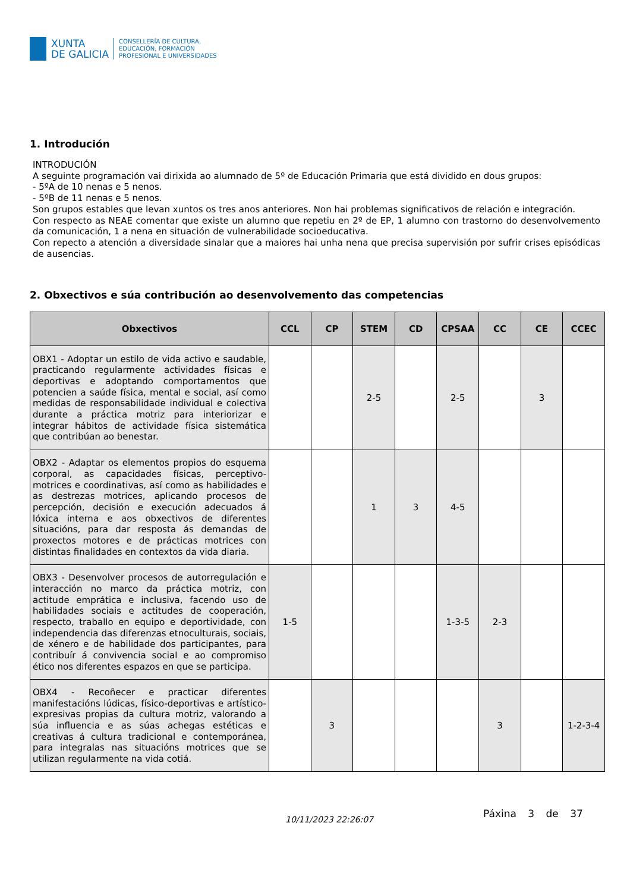XUNTA
DE GALICIA
CONSELLERÍA DE CULTURA,
EDUCACIÓN, FORMACIÓN
PROFESIONAL E UNIVERSIDADES
1. Introdución
INTRODUCIÓN
A seguinte programación vai dirixida ao alumnado de 5º de Educación Primaria que está dividido en dous grupos:
- 5ºA de 10 nenas e 5 nenos.
- 5ºB de 11 nenas e 5 nenos.
Son grupos estables que levan xuntos os tres anos anteriores. Non hai problemas significativos de relación e integración.
Con respecto as NEAE comentar que existe un alumno que repetiu en 2º de EP, 1 alumno con trastorno do desenvolvemento da comunicación, 1 a nena en situación de vulnerabilidade socioeducativa.
Con repecto a atención a diversidade sinalar que a maiores hai unha nena que precisa supervisión por sufrir crises episódicas de ausencias.
2. Obxectivos e súa contribución ao desenvolvemento das competencias
| Obxectivos | CCL | CP | STEM | CD | CPSAA | CC | CE | CCEC |
| --- | --- | --- | --- | --- | --- | --- | --- | --- |
| OBX1 - Adoptar un estilo de vida activo e saudable, practicando regularmente actividades físicas e deportivas e adoptando comportamentos que potencien a saúde física, mental e social, así como medidas de responsabilidade individual e colectiva durante a práctica motriz para interiorizar e integrar hábitos de actividade física sistemática que contribúan ao benestar. | | | 2-5 | | 2-5 | | 3 | |
| OBX2 - Adaptar os elementos propios do esquema corporal, as capacidades físicas, perceptivo-motrices e coordinativas, así como as habilidades e as destrezas motrices, aplicando procesos de percepción, decisión e execución adecuados á lóxica interna e aos obxectivos de diferentes situacións, para dar resposta ás demandas de proxectos motores e de prácticas motrices con distintas finalidades en contextos da vida diaria. | | | 1 | 3 | 4-5 | | | |
| OBX3 - Desenvolver procesos de autorregulación e interacción no marco da práctica motriz, con actitude emprática e inclusiva, facendo uso de habilidades sociais e actitudes de cooperación, respecto, traballo en equipo e deportividade, con independencia das diferenzas etnoculturais, sociais, de xénero e de habilidade dos participantes, para contribuír á convivencia social e ao compromiso ético nos diferentes espazos en que se participa. | 1-5 | | | | 1-3-5 | 2-3 | | |
| OBX4 - Recoñecer e practicar diferentes manifestacións lúdicas, físico-deportivas e artístico-expresivas propias da cultura motriz, valorando a súa influencia e as súas achegas estéticas e creativas á cultura tradicional e contemporánea, para integralas nas situacións motrices que se utilizan regularmente na vida cotiá. | | 3 | | | | 3 | | 1-2-3-4 |
10/11/2023 22:26:07
Páxina 3 de 37